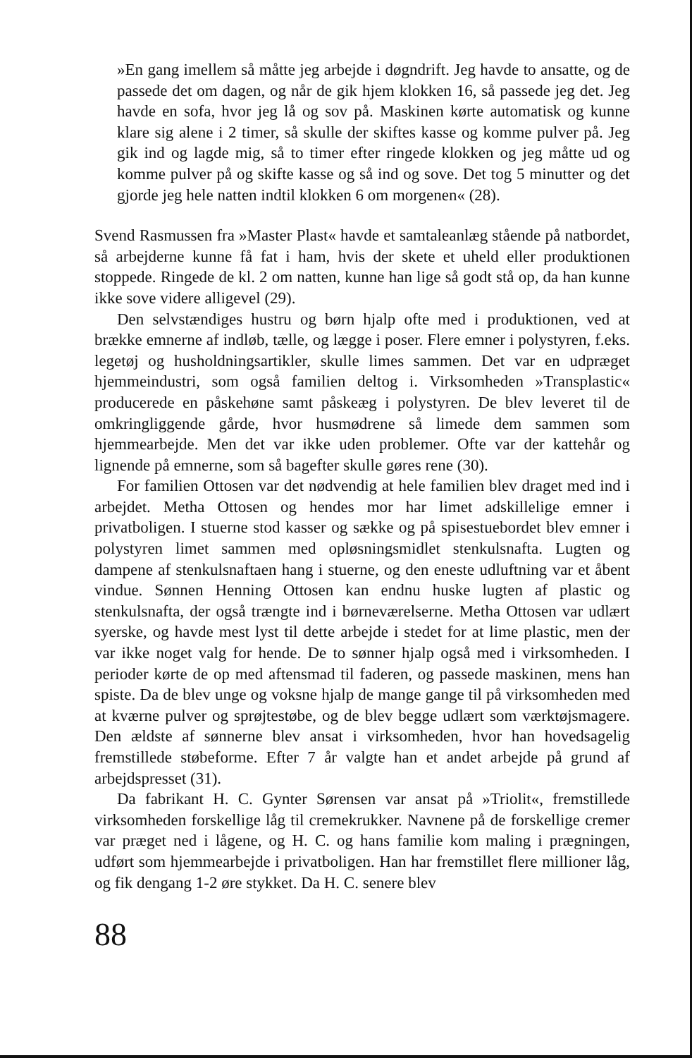»En gang imellem så måtte jeg arbejde i døgndrift. Jeg havde to ansatte, og de passede det om dagen, og når de gik hjem klokken 16, så passede jeg det. Jeg havde en sofa, hvor jeg lå og sov på. Maskinen kørte automatisk og kunne klare sig alene i 2 timer, så skulle der skiftes kasse og komme pulver på. Jeg gik ind og lagde mig, så to timer efter ringede klokken og jeg måtte ud og komme pulver på og skifte kasse og så ind og sove. Det tog 5 minutter og det gjorde jeg hele natten indtil klokken 6 om morgenen« (28).
Svend Rasmussen fra »Master Plast« havde et samtaleanlæg stående på natbordet, så arbejderne kunne få fat i ham, hvis der skete et uheld eller produktionen stoppede. Ringede de kl. 2 om natten, kunne han lige så godt stå op, da han kunne ikke sove videre alligevel (29).
Den selvstændiges hustru og børn hjalp ofte med i produktionen, ved at brække emnerne af indløb, tælle, og lægge i poser. Flere emner i polystyren, f.eks. legetøj og husholdningsartikler, skulle limes sammen. Det var en udpræget hjemmeindustri, som også familien deltog i. Virksomheden »Transplastic« producerede en påskehøne samt påskeæg i polystyren. De blev leveret til de omkringliggende gårde, hvor husmødrene så limede dem sammen som hjemmearbejde. Men det var ikke uden problemer. Ofte var der kattehår og lignende på emnerne, som så bagefter skulle gøres rene (30).
For familien Ottosen var det nødvendig at hele familien blev draget med ind i arbejdet. Metha Ottosen og hendes mor har limet adskillelige emner i privatboligen. I stuerne stod kasser og sække og på spisestuebordet blev emner i polystyren limet sammen med opløsningsmidlet stenkulsnafta. Lugten og dampene af stenkulsnaftaen hang i stuerne, og den eneste udluftning var et åbent vindue. Sønnen Henning Ottosen kan endnu huske lugten af plastic og stenkulsnafta, der også trængte ind i børneværelserne. Metha Ottosen var udlært syerske, og havde mest lyst til dette arbejde i stedet for at lime plastic, men der var ikke noget valg for hende. De to sønner hjalp også med i virksomheden. I perioder kørte de op med aftensmad til faderen, og passede maskinen, mens han spiste. Da de blev unge og voksne hjalp de mange gange til på virksomheden med at kværne pulver og sprøjtestøbe, og de blev begge udlært som værktøjsmagere. Den ældste af sønnerne blev ansat i virksomheden, hvor han hovedsagelig fremstillede støbeforme. Efter 7 år valgte han et andet arbejde på grund af arbejdspresset (31).
Da fabrikant H. C. Gynter Sørensen var ansat på »Triolit«, fremstillede virksomheden forskellige låg til cremekrukker. Navnene på de forskellige cremer var præget ned i lågene, og H. C. og hans familie kom maling i prægningen, udført som hjemmearbejde i privatboligen. Han har fremstillet flere millioner låg, og fik dengang 1-2 øre stykket. Da H. C. senere blev
88